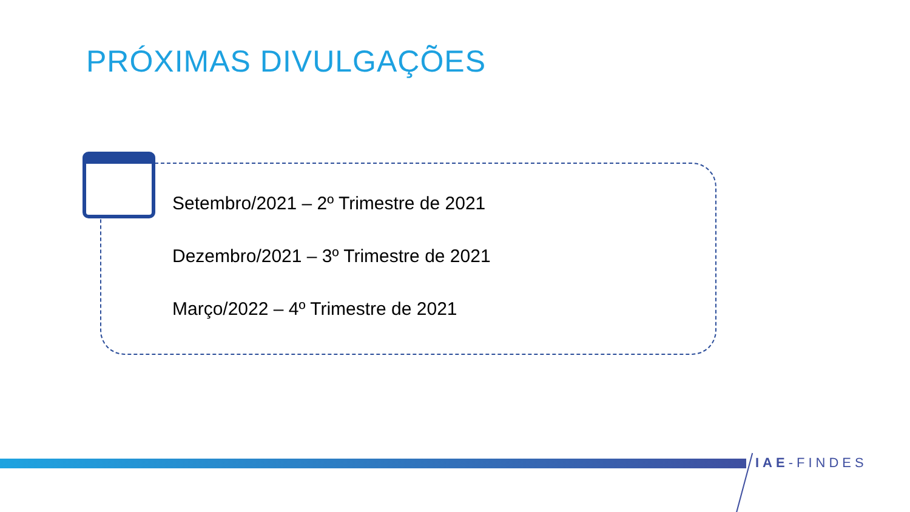PRÓXIMAS DIVULGAÇÕES
Setembro/2021 – 2º Trimestre de 2021
Dezembro/2021 – 3º Trimestre de 2021
Março/2022 – 4º Trimestre de 2021
IAE-FINDES